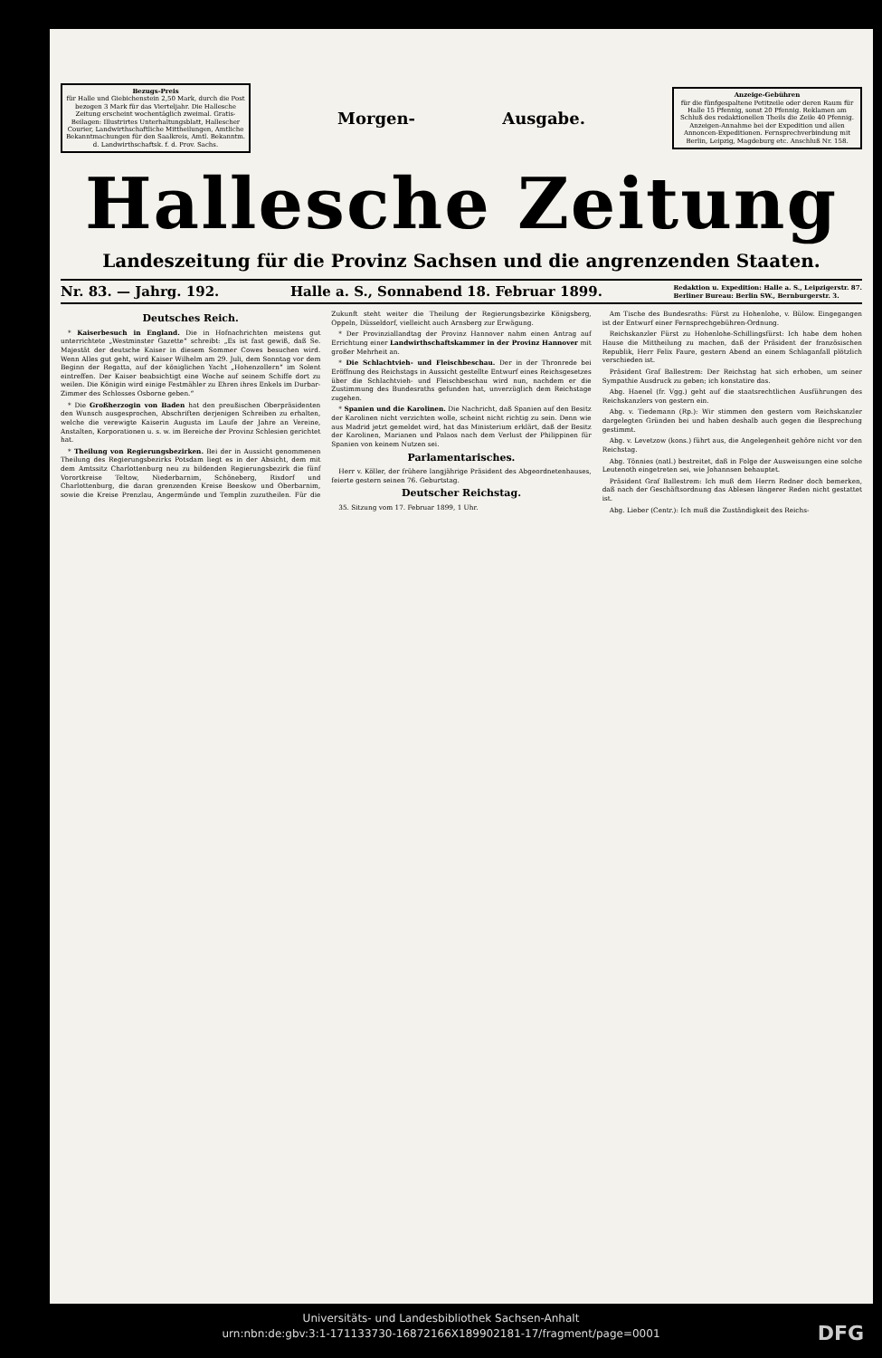Bezugs-Preis
für Halle und Giebichenstein 2,50 Mark, durch die Post bezogen 3 Mark für das Vierteljahr. Die Hallesche Zeitung erscheint wochentäglich zweimal. Gratis-Beilagen: Illustrirtes Unterhaltungsblatt, Hallescher Courier, Landwirthschaftliche Mittheilungen, Amtliche Bekanntmachungen für den Saalkreis, Amtl. Bekanntm. d. Landwirthschaftsk. f. d. Prov. Sachs.
Morgen- Ausgabe.
Anzeige-Gebühren
für die fünfgespaltene Petitzeile oder deren Raum für Halle 15 Pfennig, sonst 20 Pfennig. Reklamen am Schluß des redaktionellen Theils die Zeile 40 Pfennig. Anzeigen-Annahme bei der Expedition und allen Annoncen-Expeditionen. Fernsprechverbindung mit Berlin, Leipzig, Magdeburg etc. Anschluß Nr. 158.
Hallesche Zeitung
Landeszeitung für die Provinz Sachsen und die angrenzenden Staaten.
Nr. 83. — Jahrg. 192. Halle a. S., Sonnabend 18. Februar 1899. Redaktion u. Expedition: Halle a. S., Leipzigerstr. 87.
Berliner Bureau: Berlin SW., Bernburgerstr. 3.
Deutsches Reich.
* Kaiserbesuch in England. Die in Hofnachrichten meistens gut unterrichtete „Westminster Gazette“ schreibt: „Es ist fast gewiß, daß Se. Majestät der deutsche Kaiser in diesem Sommer Cowes besuchen wird. Wenn Alles gut geht, wird Kaiser Wilhelm am 29. Juli, dem Sonntag vor dem Beginn der Regatta, auf der königlichen Yacht „Hohenzollern“ im Solent eintreffen. Der Kaiser beabsichtigt eine Woche auf seinem Schiffe dort zu weilen. Die Königin wird einige Festmähler zu Ehren ihres Enkels im Durbar-Zimmer des Schlosses Osborne geben.“
* Die Großherzogin von Baden hat den preußischen Oberpräsidenten den Wunsch ausgesprochen, Abschriften derjenigen Schreiben zu erhalten, welche die verewigte Kaiserin Augusta im Laufe der Jahre an Vereine, Anstalten, Korporationen u. s. w. im Bereiche der Provinz Schlesien gerichtet hat.
* Theilung von Regierungsbezirken. Bei der in Aussicht genommenen Theilung des Regierungsbezirks Potsdam liegt es in der Absicht, dem mit dem Amtssitz Charlottenburg neu zu bildenden Regierungsbezirk die fünf Vorortkreise Teltow, Niederbarnim, Schöneberg, Rixdorf und Charlottenburg, die daran grenzenden Kreise Beeskow und Oberbarnim, sowie die Kreise Prenzlau, Angermünde und Templin zuzutheilen. Für die Zukunft steht weiter die Theilung der Regierungsbezirke Königsberg, Oppeln, Düsseldorf, vielleicht auch Arnsberg zur Erwägung.
* Der Provinziallandtag der Provinz Hannover nahm einen Antrag auf Errichtung einer Landwirthschaftskammer in der Provinz Hannover mit großer Mehrheit an.
* Die Schlachtvieh- und Fleischbeschau. Der in der Thronrede bei Eröffnung des Reichstags in Aussicht gestellte Entwurf eines Reichsgesetzes über die Schlachtvieh- und Fleischbeschau wird nun, nachdem er die Zustimmung des Bundesraths gefunden hat, unverzüglich dem Reichstage zugehen.
* Spanien und die Karolinen. Die Nachricht, daß Spanien auf den Besitz der Karolinen nicht verzichten wolle, scheint nicht richtig zu sein. Denn wie aus Madrid jetzt gemeldet wird, hat das Ministerium erklärt, daß der Besitz der Karolinen, Marianen und Palaos nach dem Verlust der Philippinen für Spanien von keinem Nutzen sei.
Parlamentarisches.
Herr v. Köller, der frühere langjährige Präsident des Abgeordnetenhauses, feierte gestern seinen 76. Geburtstag.
Deutscher Reichstag.
35. Sitzung vom 17. Februar 1899, 1 Uhr.
Am Tische des Bundesraths: Fürst zu Hohenlohe, v. Bülow. Eingegangen ist der Entwurf einer Fernsprechgebühren-Ordnung.
Reichskanzler Fürst zu Hohenlohe-Schillingsfürst: Ich habe dem hohen Hause die Mittheilung zu machen, daß der Präsident der französischen Republik, Herr Felix Faure, gestern Abend an einem Schlaganfall plötzlich verschieden ist.
Präsident Graf Ballestrem: Der Reichstag hat sich erhoben, um seiner Sympathie Ausdruck zu geben; ich konstatire das.
Abg. Haenel (fr. Vgg.) geht auf die staatsrechtlichen Ausführungen des Reichskanzlers von gestern ein.
Abg. v. Tiedemann (Rp.): Wir stimmen den gestern vom Reichskanzler dargelegten Gründen bei und haben deshalb auch gegen die Besprechung gestimmt.
Abg. v. Levetzow (kons.) führt aus, die Angelegenheit gehöre nicht vor den Reichstag.
Abg. Tönnies (natl.) bestreitet, daß in Folge der Ausweisungen eine solche Leutenoth eingetreten sei, wie Johannsen behauptet.
Präsident Graf Ballestrem: Ich muß dem Herrn Redner doch bemerken, daß nach der Geschäftsordnung das Ablesen längerer Reden nicht gestattet ist.
Abg. Lieber (Centr.): Ich muß die Zuständigkeit des Reichs-
Universitäts- und Landesbibliothek Sachsen-Anhalt
urn:nbn:de:gbv:3:1-171133730-16872166X189902181-17/fragment/page=0001
DFG